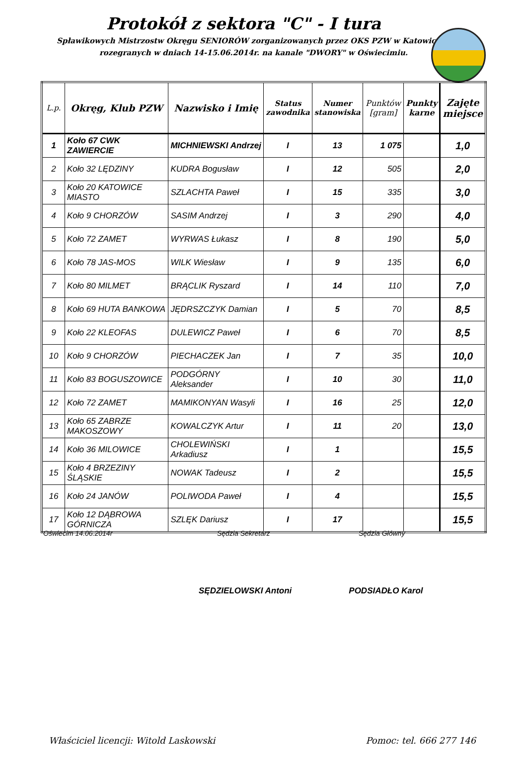Protokół z sektora "C" - I tura
Spławikowych Mistrzostw Okręgu SENIORÓW zorganizowanych przez OKS PZW w Katowicach
rozegranych w dniach 14-15.06.2014r. na kanale "DWORY" w Oświecimiu.
| L.p. | Okręg, Klub PZW | Nazwisko i Imię | Status zawodnika | Numer stanowiska | Punktów [gram] | Punkty karne | Zajęte miejsce |
| --- | --- | --- | --- | --- | --- | --- | --- |
| 1 | Koło 67 CWK ZAWIERCIE | MICHNIEWSKI Andrzej | I | 13 | 1 075 | | 1,0 |
| 2 | Koło 32 LĘDZINY | KUDRA Bogusław | I | 12 | 505 | | 2,0 |
| 3 | Koło 20 KATOWICE MIASTO | SZLACHTA Paweł | I | 15 | 335 | | 3,0 |
| 4 | Koło 9 CHORZÓW | SASIM Andrzej | I | 3 | 290 | | 4,0 |
| 5 | Koło 72 ZAMET | WYRWAS Łukasz | I | 8 | 190 | | 5,0 |
| 6 | Koło 78 JAS-MOS | WILK Wiesław | I | 9 | 135 | | 6,0 |
| 7 | Koło 80 MILMET | BRĄCLIK Ryszard | I | 14 | 110 | | 7,0 |
| 8 | Koło 69 HUTA BANKOWA | JĘDRSZCZYK Damian | I | 5 | 70 | | 8,5 |
| 9 | Koło 22 KLEOFAS | DULEWICZ Paweł | I | 6 | 70 | | 8,5 |
| 10 | Koło 9 CHORZÓW | PIECHACZEK Jan | I | 7 | 35 | | 10,0 |
| 11 | Koło 83 BOGUSZOWICE | PODGÓRNY Aleksander | I | 10 | 30 | | 11,0 |
| 12 | Koło 72 ZAMET | MAMIKONYAN Wasyli | I | 16 | 25 | | 12,0 |
| 13 | Koło 65 ZABRZE MAKOSZOWY | KOWALCZYK Artur | I | 11 | 20 | | 13,0 |
| 14 | Koło 36 MILOWICE | CHOLEWIŃSKI Arkadiusz | I | 1 | | | 15,5 |
| 15 | Koło 4 BRZEZINY ŚLĄSKIE | NOWAK Tadeusz | I | 2 | | | 15,5 |
| 16 | Koło 24 JANÓW | POLIWODA Paweł | I | 4 | | | 15,5 |
| 17 | Koło 12 DĄBROWA GÓRNICZA | SZLĘK Dariusz | I | 17 | | | 15,5 |
Oświecim 14.06.2014r Sędzia Sekretarz Sędzia Główny
SĘDZIELOWSKI Antoni PODSIADŁO Karol
Właściciel licencji: Witold Laskowski Pomoc: tel. 666 277 146